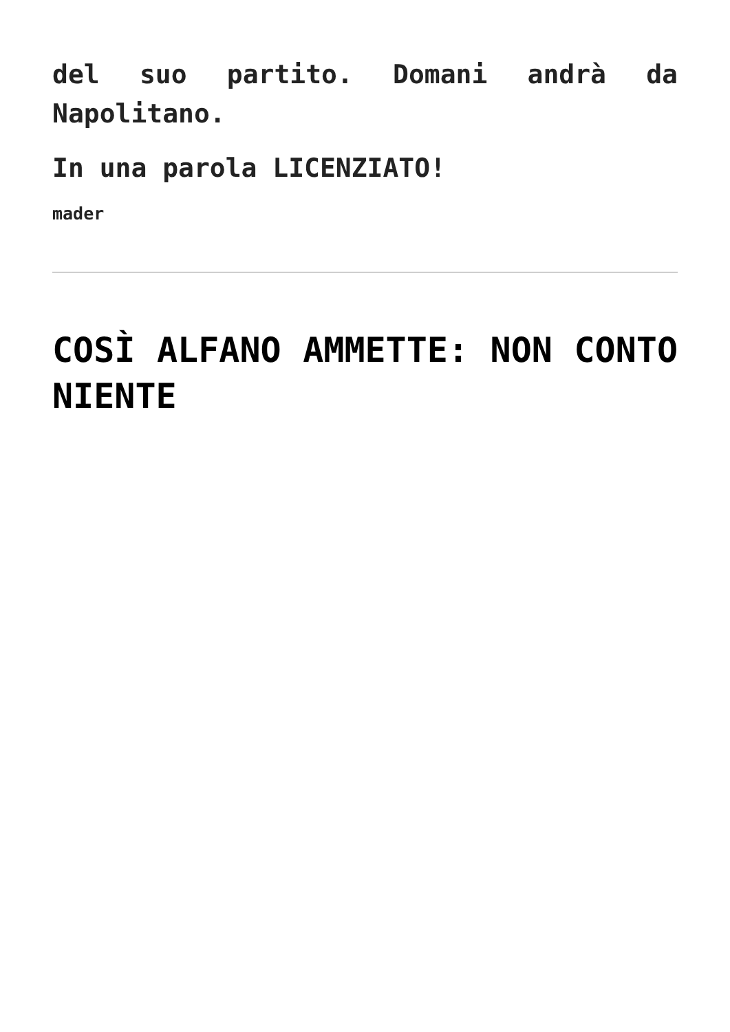del suo partito. Domani andrà da Napolitano.
In una parola LICENZIATO!
mader
COSÌ ALFANO AMMETTE: NON CONTO NIENTE